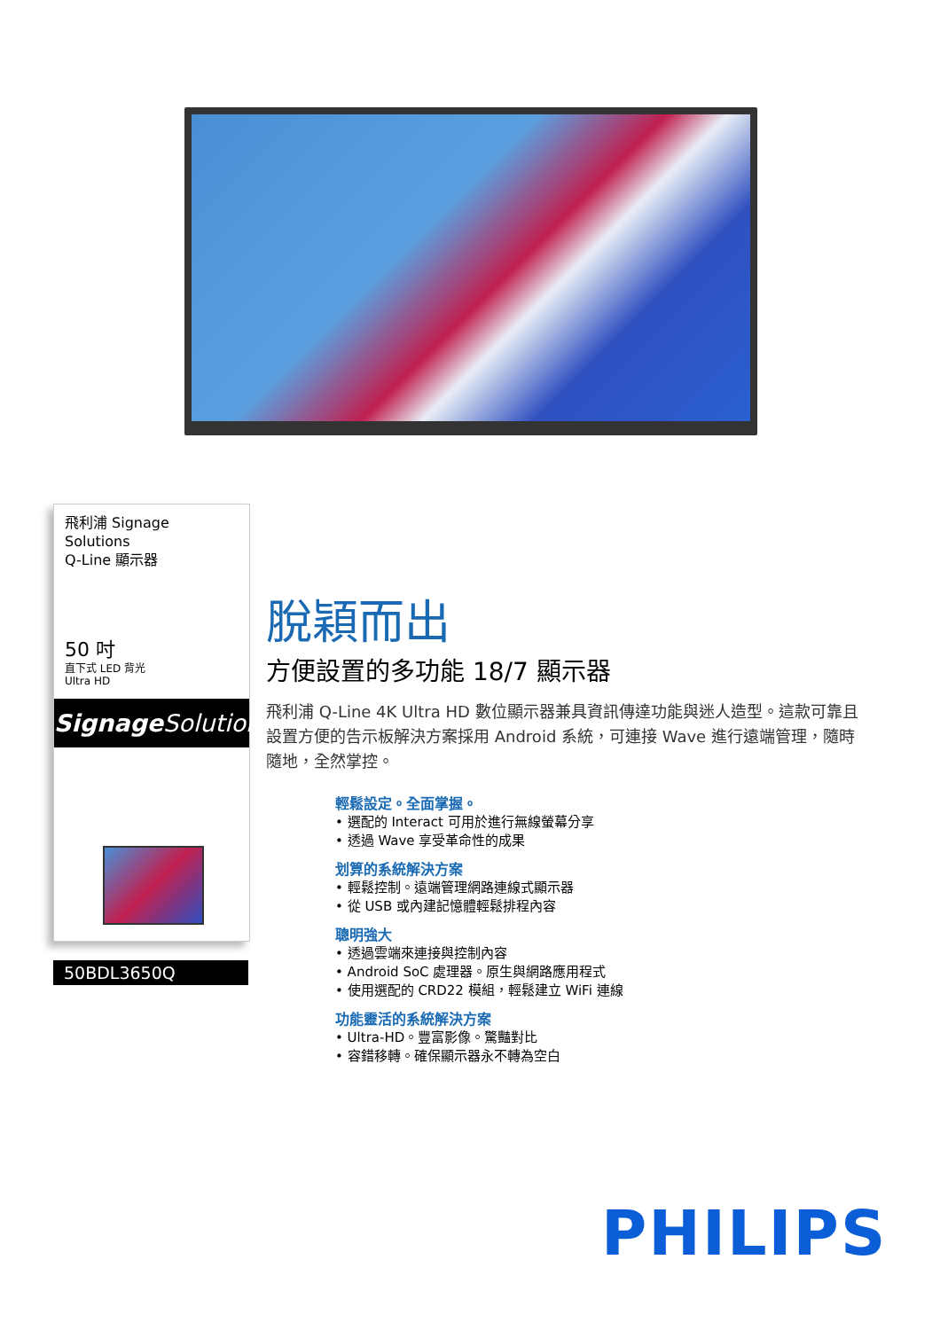飛利浦 Signage Solutions
Q-Line 顯示器
50 吋
直下式 LED 背光
Ultra HD
Signage Solutions
50BDL3650Q
脫穎而出
方便設置的多功能 18/7 顯示器
飛利浦 Q-Line 4K Ultra HD 數位顯示器兼具資訊傳達功能與迷人造型。這款可靠且設置方便的告示板解決方案採用 Android 系統，可連接 Wave 進行遠端管理，隨時隨地，全然掌控。
輕鬆設定。全面掌握。
• 選配的 Interact 可用於進行無線螢幕分享
• 透過 Wave 享受革命性的成果
划算的系統解決方案
• 輕鬆控制。遠端管理網路連線式顯示器
• 從 USB 或內建記憶體輕鬆排程內容
聰明強大
• 透過雲端來連接與控制內容
• Android SoC 處理器。原生與網路應用程式
• 使用選配的 CRD22 模組，輕鬆建立 WiFi 連線
功能靈活的系統解決方案
• Ultra-HD。豐富影像。驚豔對比
• 容錯移轉。確保顯示器永不轉為空白
PHILIPS